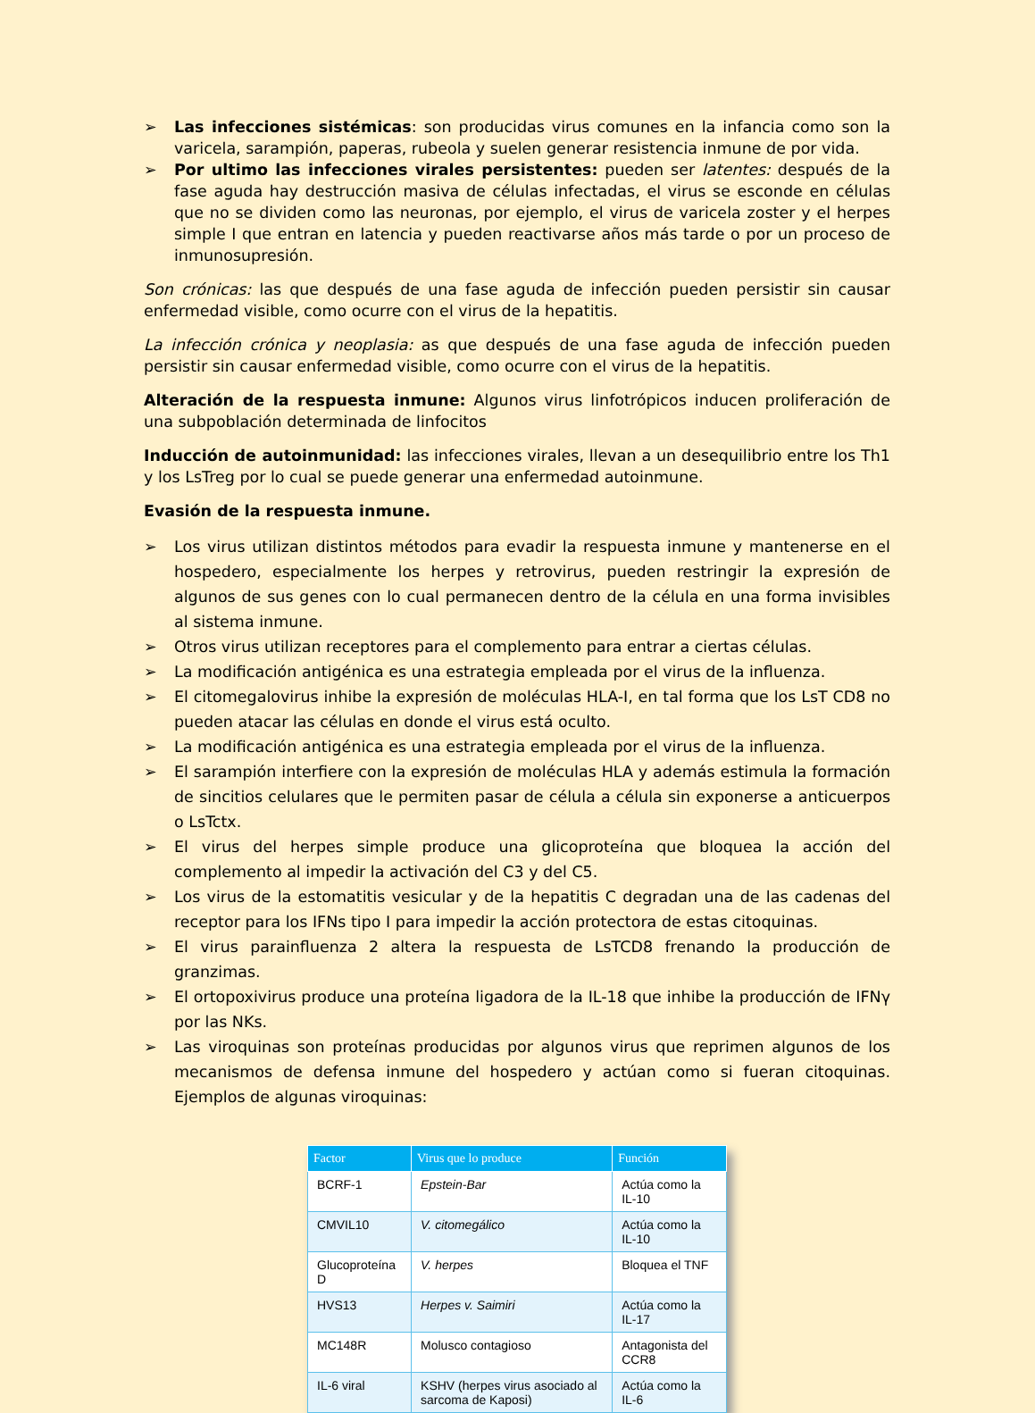➢ Las infecciones sistémicas: son producidas virus comunes en la infancia como son la varicela, sarampión, paperas, rubeola y suelen generar resistencia inmune de por vida.
➢ Por ultimo las infecciones virales persistentes: pueden ser latentes: después de la fase aguda hay destrucción masiva de células infectadas, el virus se esconde en células que no se dividen como las neuronas, por ejemplo, el virus de varicela zoster y el herpes simple I que entran en latencia y pueden reactivarse años más tarde o por un proceso de inmunosupresión.
Son crónicas: las que después de una fase aguda de infección pueden persistir sin causar enfermedad visible, como ocurre con el virus de la hepatitis.
La infección crónica y neoplasia: as que después de una fase aguda de infección pueden persistir sin causar enfermedad visible, como ocurre con el virus de la hepatitis.
Alteración de la respuesta inmune: Algunos virus linfotrópicos inducen proliferación de una subpoblación determinada de linfocitos
Inducción de autoinmunidad: las infecciones virales, llevan a un desequilibrio entre los Th1 y los LsTreg por lo cual se puede generar una enfermedad autoinmune.
Evasión de la respuesta inmune.
➢ Los virus utilizan distintos métodos para evadir la respuesta inmune y mantenerse en el hospedero, especialmente los herpes y retrovirus, pueden restringir la expresión de algunos de sus genes con lo cual permanecen dentro de la célula en una forma invisibles al sistema inmune.
➢ Otros virus utilizan receptores para el complemento para entrar a ciertas células.
➢ La modificación antigénica es una estrategia empleada por el virus de la influenza.
➢ El citomegalovirus inhibe la expresión de moléculas HLA-I, en tal forma que los LsT CD8 no pueden atacar las células en donde el virus está oculto.
➢ La modificación antigénica es una estrategia empleada por el virus de la influenza.
➢ El sarampión interfiere con la expresión de moléculas HLA y además estimula la formación de sincitios celulares que le permiten pasar de célula a célula sin exponerse a anticuerpos o LsTctx.
➢ El virus del herpes simple produce una glicoproteína que bloquea la acción del complemento al impedir la activación del C3 y del C5.
➢ Los virus de la estomatitis vesicular y de la hepatitis C degradan una de las cadenas del receptor para los IFNs tipo I para impedir la acción protectora de estas citoquinas.
➢ El virus parainfluenza 2 altera la respuesta de LsTCD8 frenando la producción de granzimas.
➢ El ortopoxivirus produce una proteína ligadora de la IL-18 que inhibe la producción de IFNγ por las NKs.
➢ Las viroquinas son proteínas producidas por algunos virus que reprimen algunos de los mecanismos de defensa inmune del hospedero y actúan como si fueran citoquinas. Ejemplos de algunas viroquinas:
| Factor | Virus que lo produce | Función |
| --- | --- | --- |
| BCRF-1 | Epstein-Bar | Actúa como la IL-10 |
| CMVIL10 | V. citomegálico | Actúa como la IL-10 |
| Glucoproteína D | V. herpes | Bloquea el TNF |
| HVS13 | Herpes v. Saimiri | Actúa como la IL-17 |
| MC148R | Molusco contagioso | Antagonista del CCR8 |
| IL-6 viral | KSHV (herpes virus asociado al sarcoma de Kaposi) | Actúa como la IL-6 |